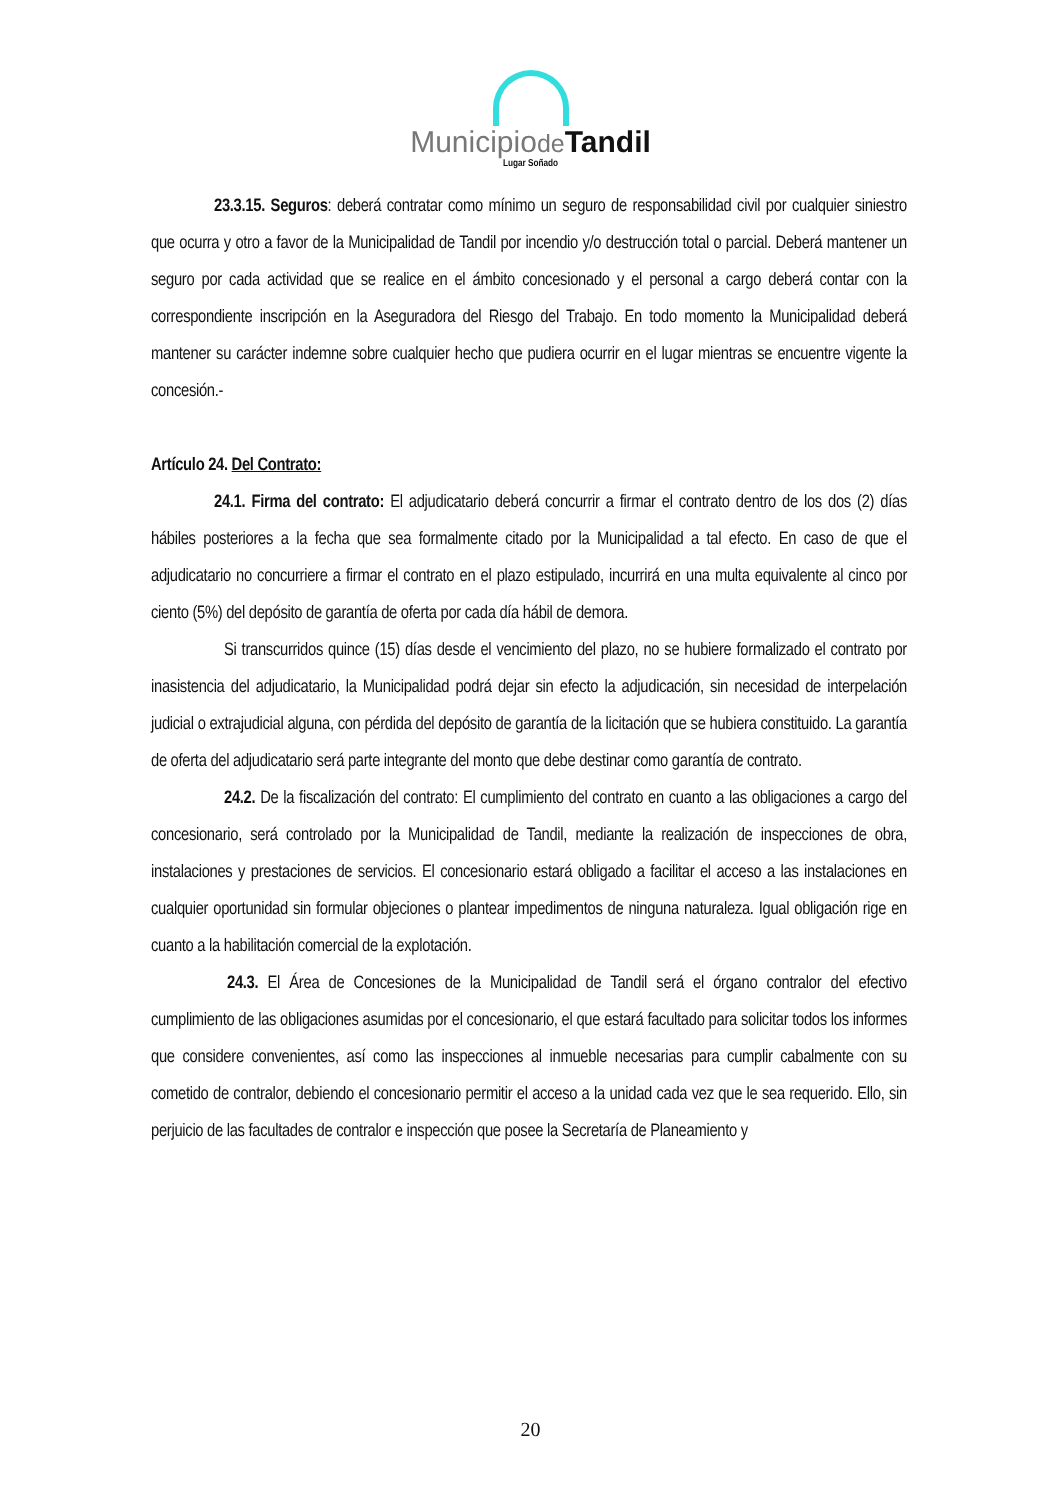Municipiode Tandil
Lugar Soñado
23.3.15. Seguros: deberá contratar como mínimo un seguro de responsabilidad civil por cualquier siniestro que ocurra y otro a favor de la Municipalidad de Tandil por incendio y/o destrucción total o parcial. Deberá mantener un seguro por cada actividad que se realice en el ámbito concesionado y el personal a cargo deberá contar con la correspondiente inscripción en la Aseguradora del Riesgo del Trabajo. En todo momento la Municipalidad deberá mantener su carácter indemne sobre cualquier hecho que pudiera ocurrir en el lugar mientras se encuentre vigente la concesión.-
Artículo 24. Del Contrato:
24.1. Firma del contrato: El adjudicatario deberá concurrir a firmar el contrato dentro de los dos (2) días hábiles posteriores a la fecha que sea formalmente citado por la Municipalidad a tal efecto. En caso de que el adjudicatario no concurriere a firmar el contrato en el plazo estipulado, incurrirá en una multa equivalente al cinco por ciento (5%) del depósito de garantía de oferta por cada día hábil de demora.
Si transcurridos quince (15) días desde el vencimiento del plazo, no se hubiere formalizado el contrato por inasistencia del adjudicatario, la Municipalidad podrá dejar sin efecto la adjudicación, sin necesidad de interpelación judicial o extrajudicial alguna, con pérdida del depósito de garantía de la licitación que se hubiera constituido. La garantía de oferta del adjudicatario será parte integrante del monto que debe destinar como garantía de contrato.
24.2. De la fiscalización del contrato: El cumplimiento del contrato en cuanto a las obligaciones a cargo del concesionario, será controlado por la Municipalidad de Tandil, mediante la realización de inspecciones de obra, instalaciones y prestaciones de servicios. El concesionario estará obligado a facilitar el acceso a las instalaciones en cualquier oportunidad sin formular objeciones o plantear impedimentos de ninguna naturaleza. Igual obligación rige en cuanto a la habilitación comercial de la explotación.
24.3. El Área de Concesiones de la Municipalidad de Tandil será el órgano contralor del efectivo cumplimiento de las obligaciones asumidas por el concesionario, el que estará facultado para solicitar todos los informes que considere convenientes, así como las inspecciones al inmueble necesarias para cumplir cabalmente con su cometido de contralor, debiendo el concesionario permitir el acceso a la unidad cada vez que le sea requerido. Ello, sin perjuicio de las facultades de contralor e inspección que posee la Secretaría de Planeamiento y
20